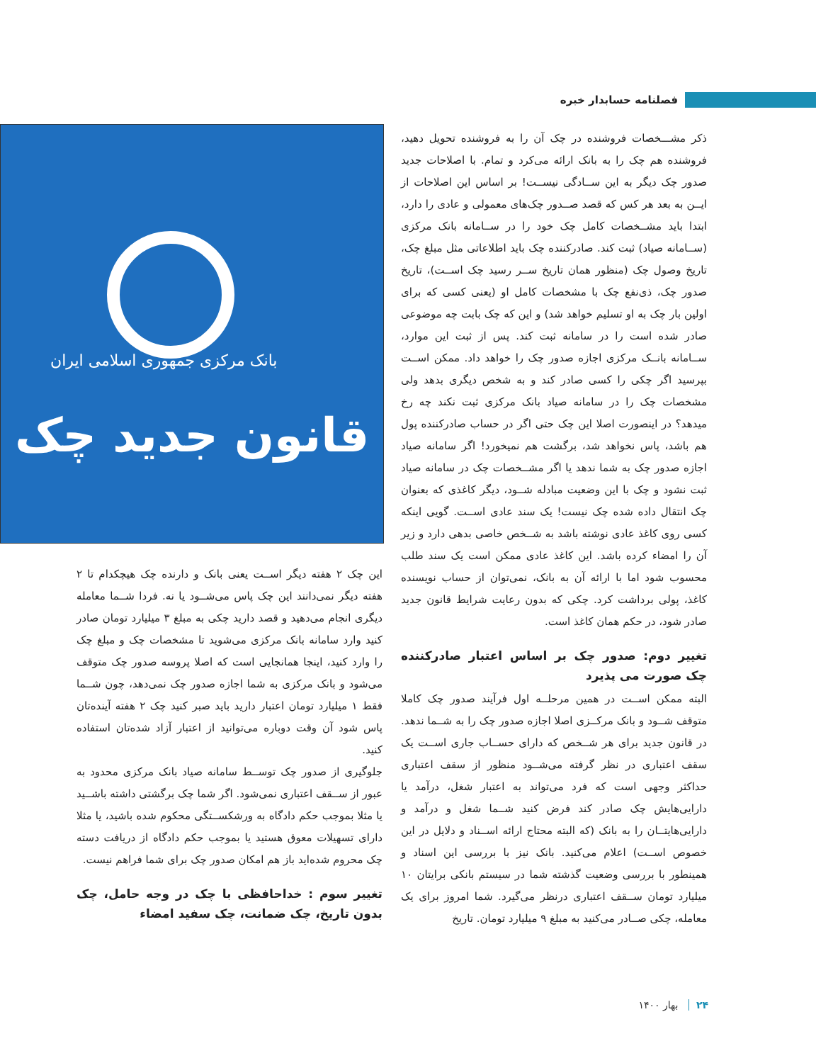فصلنامه حسابدار خبره
ذکر مشـــخصات فروشنده در چک آن را به فروشنده تحویل دهید، فروشنده هم چک را به بانک ارائه می‌کرد و تمام. با اصلاحات جدید صدور چک دیگر به این ســادگی نیســت! بر اساس این اصلاحات از ایــن به بعد هر کس که قصد صــدور چک‌های معمولی و عادی را دارد، ابتدا باید مشــخصات کامل چک خود را در ســامانه بانک مرکزی (ســامانه صیاد) ثبت کند. صادرکننده چک باید اطلاعاتی مثل مبلغ چک، تاریخ وصول چک (منظور همان تاریخ ســر رسید چک اســت)، تاریخ صدور چک، ذی‌نفع چک با مشخصات کامل او (یعنی کسی که برای اولین بار چک به او تسلیم خواهد شد) و این که چک بابت چه موضوعی صادر شده است را در سامانه ثبت کند. پس از ثبت این موارد، ســامانه بانــک مرکزی اجازه صدور چک را خواهد داد. ممکن اســت بپرسید اگر چکی را کسی صادر کند و به شخص دیگری بدهد ولی مشخصات چک را در سامانه صیاد بانک مرکزی ثبت نکند چه رخ میدهد؟ در اینصورت اصلا این چک حتی اگر در حساب صادرکننده پول هم باشد، پاس نخواهد شد، برگشت هم نمیخورد! اگر سامانه صیاد اجازه صدور چک به شما ندهد یا اگر مشــخصات چک در سامانه صیاد ثبت نشود و چک با این وضعیت مبادله شــود، دیگر کاغذی که بعنوان چک انتقال داده شده چک نیست! یک سند عادی اســت. گویی اینکه کسی روی کاغذ عادی نوشته باشد به شــخص خاصی بدهی دارد و زیر آن را امضاء کرده باشد. این کاغذ عادی ممکن است یک سند طلب محسوب شود اما با ارائه آن به بانک، نمی‌توان از حساب نویسنده کاغذ، پولی برداشت کرد. چکی که بدون رعایت شرایط قانون جدید صادر شود، در حکم همان کاغذ است.
تغییر دوم: صدور چک بر اساس اعتبار صادرکننده چک صورت می پذیرد
البته ممکن اســت در همین مرحلــه اول فرآیند صدور چک کاملا متوقف شــود و بانک مرکــزی اصلا اجازه صدور چک را به شــما ندهد. در قانون جدید برای هر شــخص که دارای حســاب جاری اســت یک سقف اعتباری در نظر گرفته می‌شــود منظور از سقف اعتباری حداکثر وجهی است که فرد می‌تواند به اعتبار شغل، درآمد یا دارایی‌هایش چک صادر کند فرض کنید شــما شغل و درآمد و دارایی‌هایتــان را به بانک (که البته محتاج ارائه اســناد و دلایل در این خصوص اســت) اعلام می‌کنید. بانک نیز با بررسی این اسناد و همینطور با بررسی وضعیت گذشته شما در سیستم بانکی برایتان ۱۰ میلیارد تومان ســقف اعتباری درنظر می‌گیرد. شما امروز برای یک معامله، چکی صــادر می‌کنید به مبلغ ۹ میلیارد تومان. تاریخ
بانک مرکزی جمهوری اسلامی ایران
قانون جدید چک
این چک ۲ هفته دیگر اســت یعنی بانک و دارنده چک هیچکدام تا ۲ هفته دیگر نمی‌دانند این چک پاس می‌شــود یا نه. فردا شــما معامله دیگری انجام می‌دهید و قصد دارید چکی به مبلغ ۳ میلیارد تومان صادر کنید وارد سامانه بانک مرکزی می‌شوید تا مشخصات چک و مبلغ چک را وارد کنید، اینجا همانجایی است که اصلا پروسه صدور چک متوقف می‌شود و بانک مرکزی به شما اجازه صدور چک نمی‌دهد، چون شــما فقط ۱ میلیارد تومان اعتبار دارید باید صبر کنید چک ۲ هفته آینده‌تان پاس شود آن وقت دوباره می‌توانید از اعتبار آزاد شده‌تان استفاده کنید.
جلوگیری از صدور چک توســط سامانه صیاد بانک مرکزی محدود به عبور از ســقف اعتباری نمی‌شود. اگر شما چک برگشتی داشته باشــید یا مثلا بموجب حکم دادگاه به ورشکســتگی محکوم شده باشید، یا مثلا دارای تسهیلات معوق هستید یا بموجب حکم دادگاه از دریافت دسته چک محروم شده‌اید باز هم امکان صدور چک برای شما فراهم نیست.
تغییر سوم : خداحافظی با چک در وجه حامل، چک بدون تاریخ، چک ضمانت، چک سفید امضاء
۲۴ بهار ۱۴۰۰